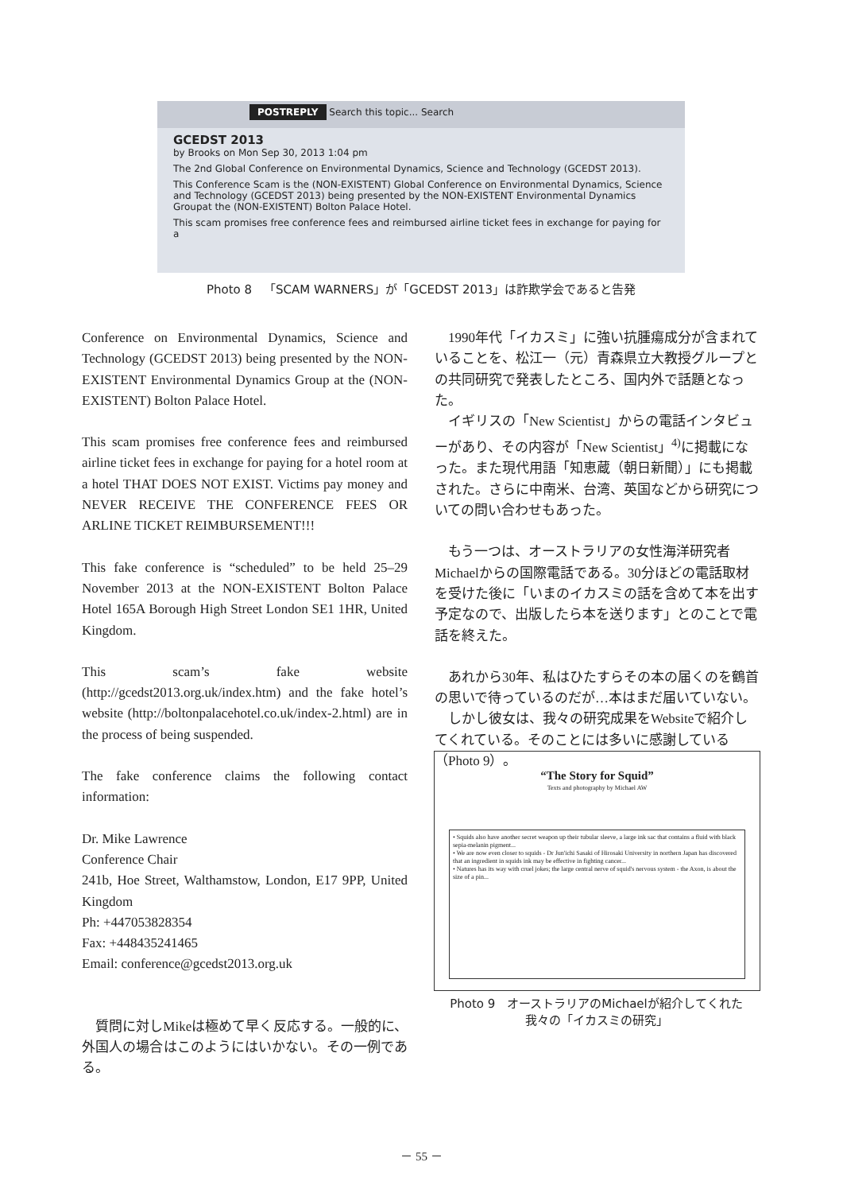POSTREPLY Search this topic... Search
GCEDST 2013
by Brooks on Mon Sep 30, 2013 1:04 pm
The 2nd Global Conference on Environmental Dynamics, Science and Technology (GCEDST 2013).
This Conference Scam is the (NON-EXISTENT) Global Conference on Environmental Dynamics, Science and Technology (GCEDST 2013) being presented by the NON-EXISTENT Environmental Dynamics Groupat the (NON-EXISTENT) Bolton Palace Hotel.
This scam promises free conference fees and reimbursed airline ticket fees in exchange for paying for a
Photo 8　「SCAM WARNERS」が「GCEDST 2013」は詐欺学会であると告発
Conference on Environmental Dynamics, Science and Technology (GCEDST 2013) being presented by the NON-EXISTENT Environmental Dynamics Group at the (NON-EXISTENT) Bolton Palace Hotel.
This scam promises free conference fees and reimbursed airline ticket fees in exchange for paying for a hotel room at a hotel THAT DOES NOT EXIST. Victims pay money and NEVER RECEIVE THE CONFERENCE FEES OR ARLINE TICKET REIMBURSEMENT!!!
This fake conference is “scheduled” to be held 25–29 November 2013 at the NON-EXISTENT Bolton Palace Hotel 165A Borough High Street London SE1 1HR, United Kingdom.
This scam’s fake website (http://gcedst2013.org.uk/index.htm) and the fake hotel’s website (http://boltonpalacehotel.co.uk/index-2.html) are in the process of being suspended.
The fake conference claims the following contact information:
Dr. Mike Lawrence
Conference Chair
241b, Hoe Street, Walthamstow, London, E17 9PP, United Kingdom
Ph: +447053828354
Fax: +448435241465
Email: conference@gcedst2013.org.uk
　質問に対しMikeは極めて早く反応する。一般的に、外国人の場合はこのようにはいかない。その一例である。
　1990年代「イカスミ」に強い抗腫瘍成分が含まれていることを、松江一（元）青森県立大教授グループとの共同研究で発表したところ、国内外で話題となった。
　イギリスの「New Scientist」からの電話インタビューがあり、その内容が「New Scientist」<sup>4)</sup>に掲載になった。また現代用語「知恵蔵（朝日新聞）」にも掲載された。さらに中南米、台湾、英国などから研究についての問い合わせもあった。
　もう一つは、オーストラリアの女性海洋研究者Michaelからの国際電話である。30分ほどの電話取材を受けた後に「いまのイカスミの話を含めて本を出す予定なので、出版したら本を送ります」とのことで電話を終えた。
　あれから30年、私はひたすらその本の届くのを鶴首の思いで待っているのだが…本はまだ届いていない。
　しかし彼女は、我々の研究成果をWebsiteで紹介してくれている。そのことには多いに感謝している（Photo 9）。
“The Story for Squid”
Texts and photography by Michael AW
• Squids also have another secret weapon up their tubular sleeve, a large ink sac that contains a fluid with black sepia-melanin pigment...
• We are now even closer to squids - Dr Jun'ichi Sasaki of Hirosaki University in northern Japan has discovered that an ingredient in squids ink may be effective in fighting cancer...
• Natures has its way with cruel jokes; the large central nerve of squid's nervous system - the Axon, is about the size of a pin...
Photo 9　オーストラリアのMichaelが紹介してくれた
我々の「イカスミの研究」
－ 55 －